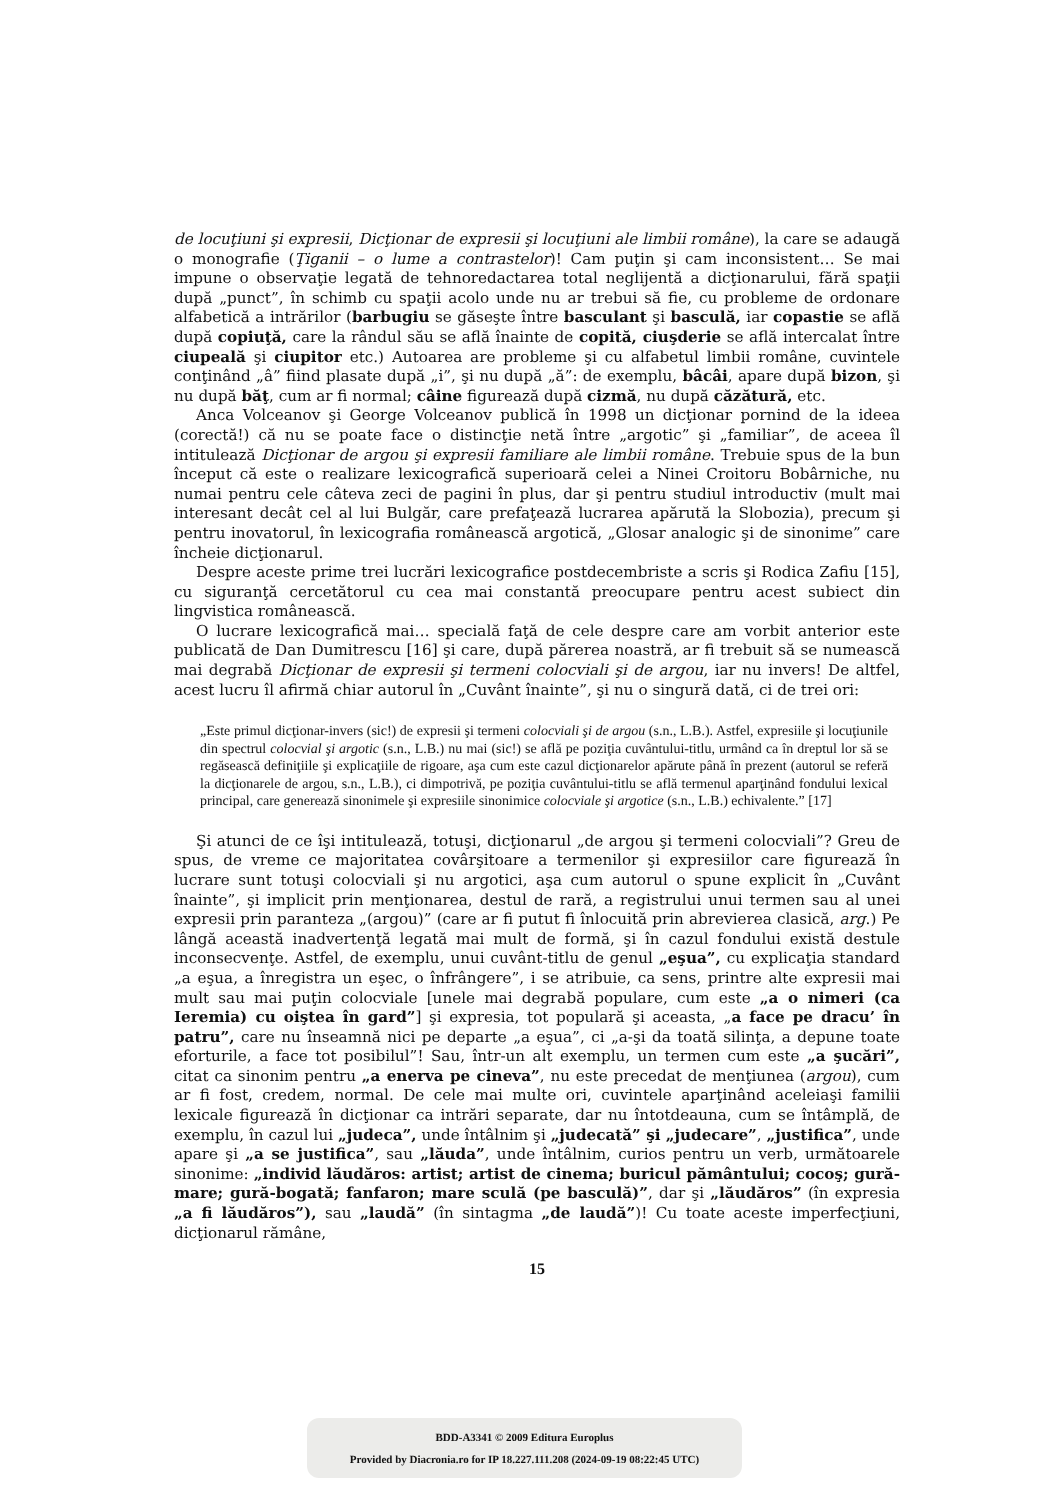de locuţiuni şi expresii, Dicţionar de expresii şi locuţiuni ale limbii române), la care se adaugă o monografie (Ţiganii – o lume a contrastelor)! Cam puţin şi cam inconsistent… Se mai impune o observaţie legată de tehnoredactarea total neglijentă a dicţionarului, fără spaţii după „punct”, în schimb cu spaţii acolo unde nu ar trebui să fie, cu probleme de ordonare alfabetică a intrărilor (barbugiu se găseşte între basculant şi basculă, iar copastie se află după copiuţă, care la rândul său se află înainte de copită, ciuşderie se află intercalat între ciupeală şi ciupitor etc.) Autoarea are probleme şi cu alfabetul limbii române, cuvintele conţinând „â” fiind plasate după „i”, şi nu după „ă”: de exemplu, bâcâi, apare după bizon, şi nu după băţ, cum ar fi normal; câine figurează după cizmă, nu după căzătură, etc.
Anca Volceanov şi George Volceanov publică în 1998 un dicţionar pornind de la ideea (corectă!) că nu se poate face o distincţie netă între „argotic” şi „familiar”, de aceea îl intitulează Dicţionar de argou şi expresii familiare ale limbii române. Trebuie spus de la bun început că este o realizare lexicografică superioară celei a Ninei Croitoru Bobârniche, nu numai pentru cele câteva zeci de pagini în plus, dar şi pentru studiul introductiv (mult mai interesant decât cel al lui Bulgăr, care prefaţează lucrarea apărută la Slobozia), precum şi pentru inovatorul, în lexicografia românească argotică, „Glosar analogic şi de sinonime” care încheie dicţionarul.
Despre aceste prime trei lucrări lexicografice postdecembriste a scris şi Rodica Zafiu [15], cu siguranţă cercetătorul cu cea mai constantă preocupare pentru acest subiect din lingvistica românească.
O lucrare lexicografică mai… specială faţă de cele despre care am vorbit anterior este publicată de Dan Dumitrescu [16] şi care, după părerea noastră, ar fi trebuit să se numească mai degrabă Dicţionar de expresii şi termeni colocviali şi de argou, iar nu invers! De altfel, acest lucru îl afirmă chiar autorul în „Cuvânt înainte”, şi nu o singură dată, ci de trei ori:
„Este primul dicţionar-invers (sic!) de expresii şi termeni colocviali şi de argou (s.n., L.B.). Astfel, expresiile şi locuţiunile din spectrul colocvial şi argotic (s.n., L.B.) nu mai (sic!) se află pe poziţia cuvântului-titlu, urmând ca în dreptul lor să se regăsească definiţiile şi explicaţiile de rigoare, aşa cum este cazul dicţionarelor apărute până în prezent (autorul se referă la dicţionarele de argou, s.n., L.B.), ci dimpotrivă, pe poziţia cuvântului-titlu se află termenul aparţinând fondului lexical principal, care generează sinonimele şi expresiile sinonimice colocviale şi argotice (s.n., L.B.) echivalente.” [17]
Şi atunci de ce îşi intitulează, totuşi, dicţionarul „de argou şi termeni colocviali”? Greu de spus, de vreme ce majoritatea covârşitoare a termenilor şi expresiilor care figurează în lucrare sunt totuşi colocviali şi nu argotici, aşa cum autorul o spune explicit în „Cuvânt înainte”, şi implicit prin menţionarea, destul de rară, a registrului unui termen sau al unei expresii prin paranteza „(argou)” (care ar fi putut fi înlocuită prin abrevierea clasică, arg.) Pe lângă această inadvertenţă legată mai mult de formă, şi în cazul fondului există destule inconsecvenţe. Astfel, de exemplu, unui cuvânt-titlu de genul „eşua”, cu explicaţia standard „a eşua, a înregistra un eşec, o înfrângere”, i se atribuie, ca sens, printre alte expresii mai mult sau mai puţin colocviale [unele mai degrabă populare, cum este „a o nimeri (ca Ieremia) cu oiştea în gard”] şi expresia, tot populară şi aceasta, „a face pe dracu’ în patru”, care nu înseamnă nici pe departe „a eşua”, ci „a-şi da toată silinţa, a depune toate eforturile, a face tot posibilul”! Sau, într-un alt exemplu, un termen cum este „a şucări”, citat ca sinonim pentru „a enerva pe cineva”, nu este precedat de menţiunea (argou), cum ar fi fost, credem, normal. De cele mai multe ori, cuvintele aparţinând aceleiaşi familii lexicale figurează în dicţionar ca intrări separate, dar nu întotdeauna, cum se întâmplă, de exemplu, în cazul lui „judeca”, unde întâlnim şi „judecată” şi „judecare”, „justifica”, unde apare şi „a se justifica”, sau „lăuda”, unde întâlnim, curios pentru un verb, următoarele sinonime: „individ lăudăros: artist; artist de cinema; buricul pământului; cocoş; gură-mare; gură-bogată; fanfaron; mare sculă (pe basculă)”, dar şi „lăudăros” (în expresia „a fi lăudăros”), sau „laudă” (în sintagma „de laudă”)! Cu toate aceste imperfecţiuni, dicţionarul rămâne,
15
BDD-A3341 © 2009 Editura Europlus
Provided by Diacronia.ro for IP 18.227.111.208 (2024-09-19 08:22:45 UTC)